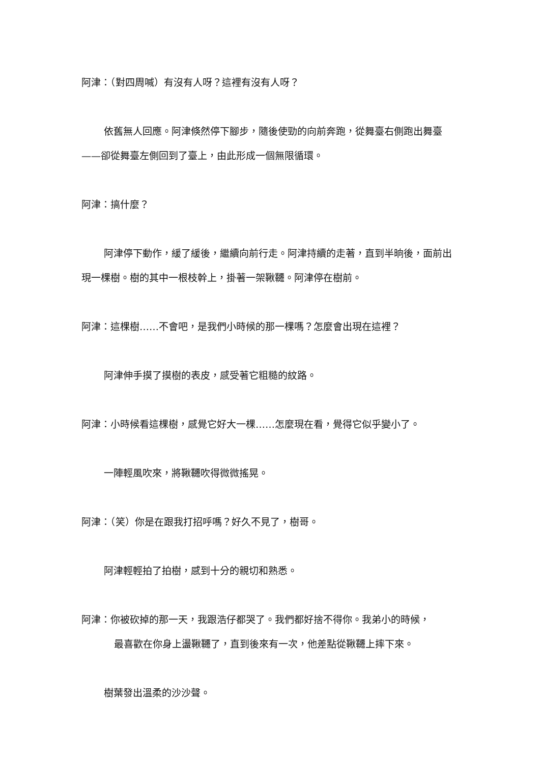阿津：（對四周喊）有沒有人呀？這裡有沒有人呀？
依舊無人回應。阿津倏然停下腳步，隨後使勁的向前奔跑，從舞臺右側跑出舞臺——卻從舞臺左側回到了臺上，由此形成一個無限循環。
阿津：搞什麼？
阿津停下動作，緩了緩後，繼續向前行走。阿津持續的走著，直到半晌後，面前出現一棵樹。樹的其中一根枝幹上，掛著一架鞦韆。阿津停在樹前。
阿津：這棵樹……不會吧，是我們小時候的那一棵嗎？怎麼會出現在這裡？
阿津伸手摸了摸樹的表皮，感受著它粗糙的紋路。
阿津：小時候看這棵樹，感覺它好大一棵……怎麼現在看，覺得它似乎變小了。
一陣輕風吹來，將鞦韆吹得微微搖晃。
阿津：（笑）你是在跟我打招呼嗎？好久不見了，樹哥。
阿津輕輕拍了拍樹，感到十分的親切和熟悉。
阿津：你被砍掉的那一天，我跟浩仔都哭了。我們都好捨不得你。我弟小的時候，
最喜歡在你身上盪鞦韆了，直到後來有一次，他差點從鞦韆上摔下來。
樹葉發出溫柔的沙沙聲。